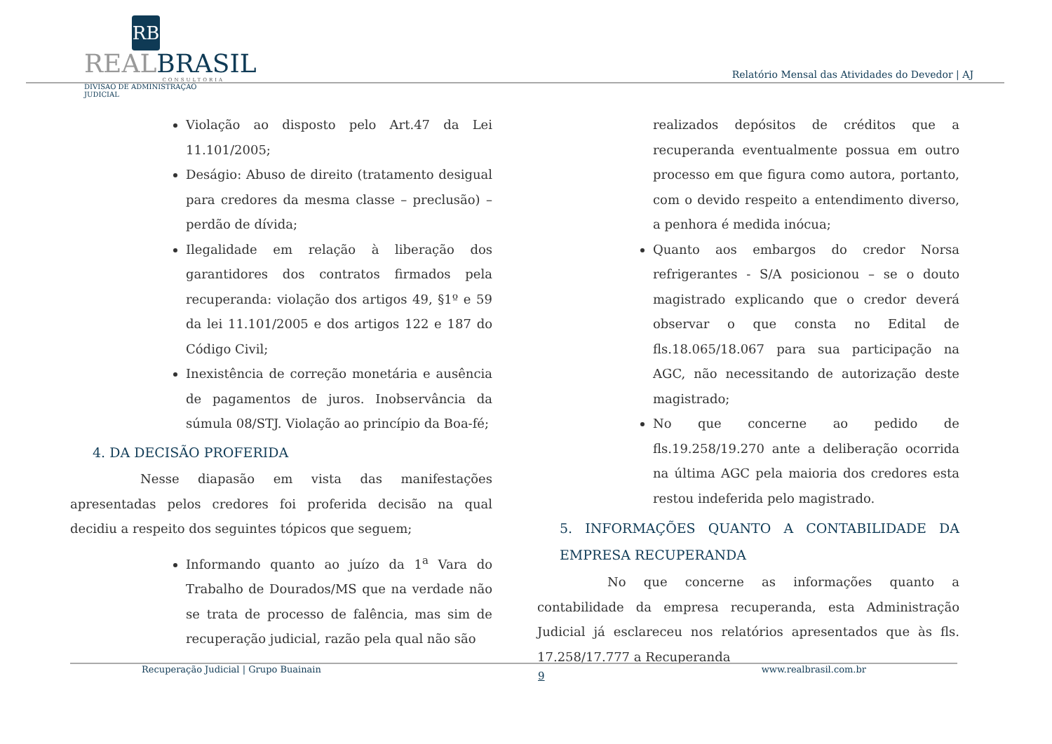RB
REALBRASIL
CONSULTORIA
DIVISÃO DE ADMINISTRAÇÃO JUDICIAL
Relatório Mensal das Atividades do Devedor | AJ
Violação ao disposto pelo Art.47 da Lei 11.101/2005;
Deságio: Abuso de direito (tratamento desigual para credores da mesma classe – preclusão) – perdão de dívida;
Ilegalidade em relação à liberação dos garantidores dos contratos firmados pela recuperanda: violação dos artigos 49, §1º e 59 da lei 11.101/2005 e dos artigos 122 e 187 do Código Civil;
Inexistência de correção monetária e ausência de pagamentos de juros. Inobservância da súmula 08/STJ. Violação ao princípio da Boa-fé;
4. DA DECISÃO PROFERIDA
Nesse diapasão em vista das manifestações apresentadas pelos credores foi proferida decisão na qual decidiu a respeito dos seguintes tópicos que seguem;
Informando quanto ao juízo da 1<sup>a</sup> Vara do Trabalho de Dourados/MS que na verdade não se trata de processo de falência, mas sim de recuperação judicial, razão pela qual não são
realizados depósitos de créditos que a recuperanda eventualmente possua em outro processo em que figura como autora, portanto, com o devido respeito a entendimento diverso, a penhora é medida inócua;
Quanto aos embargos do credor Norsa refrigerantes - S/A posicionou – se o douto magistrado explicando que o credor deverá observar o que consta no Edital de fls.18.065/18.067 para sua participação na AGC, não necessitando de autorização deste magistrado;
No que concerne ao pedido de fls.19.258/19.270 ante a deliberação ocorrida na última AGC pela maioria dos credores esta restou indeferida pelo magistrado.
5. INFORMAÇÕES QUANTO A CONTABILIDADE DA EMPRESA RECUPERANDA
No que concerne as informações quanto a contabilidade da empresa recuperanda, esta Administração Judicial já esclareceu nos relatórios apresentados que às fls. 17.258/17.777 a Recuperanda
Recuperação Judicial | Grupo Buainain 9 www.realbrasil.com.br